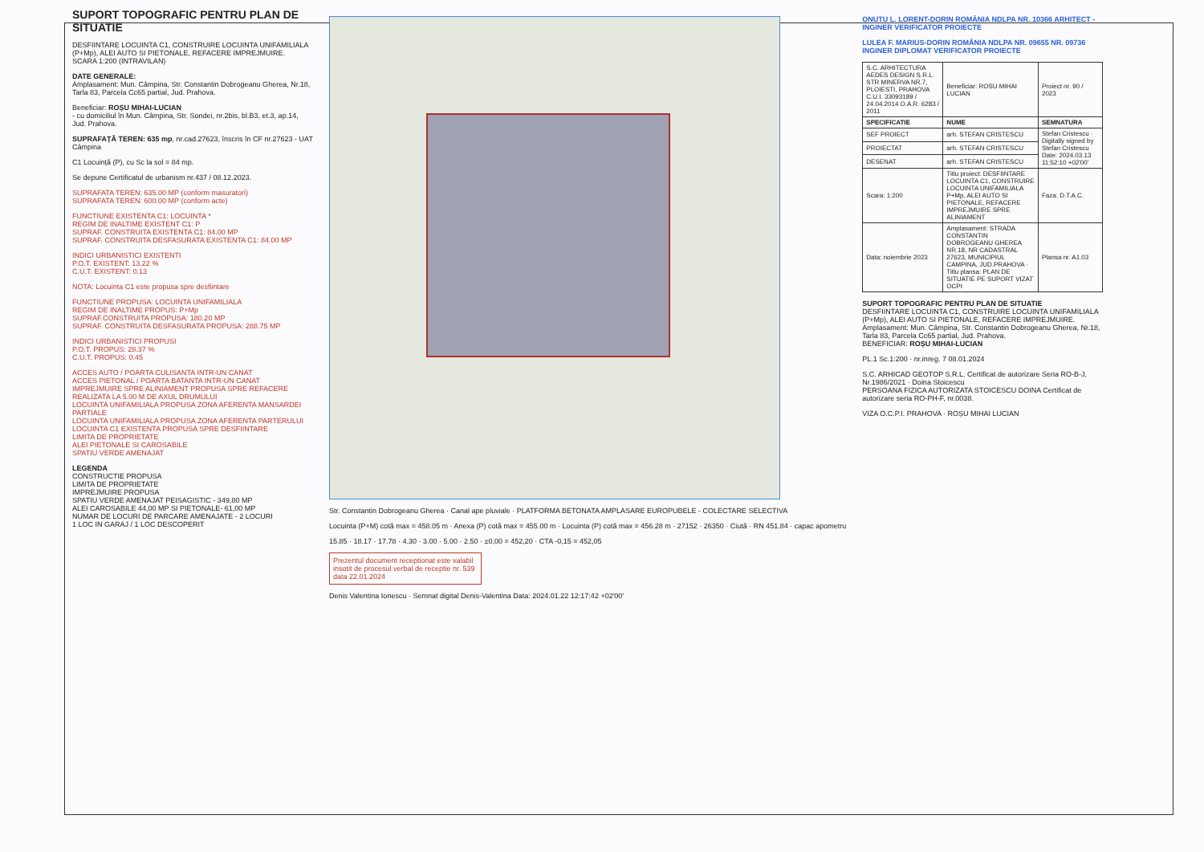SUPORT TOPOGRAFIC PENTRU PLAN DE SITUATIE
DESFIINTARE LOCUINTA C1, CONSTRUIRE LOCUINTA UNIFAMILIALA (P+Mp), ALEI AUTO SI PIETONALE, REFACERE IMPREJMUIRE.
SCARA 1:200 (INTRAVILAN)
DATE GENERALE:
Amplasament: Mun. Câmpina, Str. Constantin Dobrogeanu Gherea, Nr.18, Tarla 83, Parcela Cc65 partial, Jud. Prahova.
Beneficiar: ROȘU MIHAI-LUCIAN
- cu domiciliul în Mun. Câmpina, Str. Sondei, nr.2bis, bl.B3, et.3, ap.14, Jud. Prahova.
SUPRAFAȚĂ TEREN: 635 mp, nr.cad.27623, înscris în CF nr.27623 - UAT Câmpina
C1 Locuință (P), cu Sc la sol = 84 mp.
Se depune Certificatul de urbanism nr.437 / 08.12.2023.
SUPRAFATA TEREN: 635.00 MP (conform masuratori)
SUPRAFATA TEREN: 600.00 MP (conform acte)
FUNCTIUNE EXISTENTA C1: LOCUINTA *
REGIM DE INALTIME EXISTENT C1: P
SUPRAF. CONSTRUITA EXISTENTA C1: 84.00 MP
SUPRAF. CONSTRUITA DESFASURATA EXISTENTA C1: 84.00 MP
INDICI URBANISTICI EXISTENTI
P.O.T. EXISTENT: 13.22 %
C.U.T. EXISTENT: 0.13
NOTA: Locuinta C1 este propusa spre desfiintare
FUNCTIUNE PROPUSA: LOCUINTA UNIFAMILIALA
REGIM DE INALTIME PROPUS: P+Mp
SUPRAF.CONSTRUITA PROPUSA: 180.20 MP
SUPRAF. CONSTRUITA DESFASURATA PROPUSA: 288.75 MP
INDICI URBANISTICI PROPUSI
P.O.T. PROPUS: 28.37 %
C.U.T. PROPUS: 0.45
ACCES AUTO / POARTA CULISANTA INTR-UN CANAT
ACCES PIETONAL / POARTA BATANTA INTR-UN CANAT
IMPREJMUIRE SPRE ALINIAMENT PROPUSA SPRE REFACERE REALIZATA LA 5.00 M DE AXUL DRUMULUI
LOCUINTA UNIFAMILIALA PROPUSA ZONA AFERENTA MANSARDEI PARTIALE
LOCUINTA UNIFAMILIALA PROPUSA ZONA AFERENTA PARTERULUI
LOCUINTA C1 EXISTENTA PROPUSA SPRE DESFIINTARE
LIMITA DE PROPRIETATE
ALEI PIETONALE SI CAROSABILE
SPATIU VERDE AMENAJAT
LEGENDA
CONSTRUCTIE PROPUSA
LIMITA DE PROPRIETATE
IMPREJMUIRE PROPUSA
SPATIU VERDE AMENAJAT PEISAGISTIC - 349,80 MP
ALEI CAROSABILE 44,00 MP SI PIETONALE- 61,00 MP
NUMAR DE LOCURI DE PARCARE AMENAJATE - 2 LOCURI
1 LOC IN GARAJ / 1 LOC DESCOPERIT
Str. Constantin Dobrogeanu Gherea · Canal ape pluviale · PLATFORMA BETONATA AMPLASARE EUROPUBELE - COLECTARE SELECTIVA
Locuinta (P+M) cotă max = 458.05 m · Anexa (P) cotă max = 455.00 m · Locuinta (P) cotă max = 456.28 m · 27152 · 26350 · Ciută · RN 451.84 · capac apometru
15.85 · 18.17 · 17.78 · 4.30 · 3.00 · 5.00 · 2.50 · ±0,00 = 452,20 · CTA -0,15 = 452,05
Prezentul document receptionat este valabil insotit de procesul verbal de receptie nr. 539 data 22.01.2024
Denis Valentina Ionescu · Semnat digital Denis-Valentina Data: 2024.01.22 12:17:42 +02'00'
ONUTU L. LORENT-DORIN ROMÂNIA NDLPA NR. 10366 ARHITECT - INGINER VERIFICATOR PROIECTE
LULEA F. MARIUS-DORIN ROMÂNIA NDLPA NR. 09655 NR. 09736 INGINER DIPLOMAT VERIFICATOR PROIECTE
| S.C. ARHITECTURA AEDES DESIGN S.R.L. STR MINERVA NR.7, PLOIESTI, PRAHOVA C.U.I. 33093189 / 24.04.2014 O.A.R. 6283 / 2011 | Beneficiar: ROSU MIHAI LUCIAN | Proiect nr. 90 / 2023 |
| SPECIFICATIE | NUME | SEMNATURA |
| SEF PROIECT | arh. STEFAN CRISTESCU | Stefan Cristescu · Digitally signed by Stefan Cristescu Date: 2024.03.13 11:52:10 +02'00' |
| PROIECTAT | arh. STEFAN CRISTESCU | |
| DESENAT | arh. STEFAN CRISTESCU | |
| Scara: 1:200 | Titlu proiect: DESFIINTARE LOCUINTA C1, CONSTRUIRE LOCUINTA UNIFAMILIALA P+Mp, ALEI AUTO SI PIETONALE, REFACERE IMPREJMUIRE SPRE ALINIAMENT | Faza: D.T.A.C. |
| Data: noiembrie 2023 | Amplasament: STRADA CONSTANTIN DOBROGEANU GHEREA NR.18, NR CADASTRAL 27623, MUNICIPIUL CAMPINA, JUD.PRAHOVA · Titlu plansa: PLAN DE SITUATIE PE SUPORT VIZAT OCPI | Plansa nr. A1.03 |
SUPORT TOPOGRAFIC PENTRU PLAN DE SITUATIE
DESFIINTARE LOCUINTA C1, CONSTRUIRE LOCUINTA UNIFAMILIALA (P+Mp), ALEI AUTO SI PIETONALE, REFACERE IMPREJMUIRE.
Amplasament: Mun. Câmpina, Str. Constantin Dobrogeanu Gherea, Nr.18, Tarla 83, Parcela Cc65 partial, Jud. Prahova.
BENEFICIAR: ROȘU MIHAI-LUCIAN
PL.1 Sc.1:200 · nr.inreg. 7 08.01.2024
S.C. ARHICAD GEOTOP S.R.L. Certificat de autorizare Seria RO-B-J, Nr.1986/2021 · Doina Stoicescu
PERSOANA FIZICA AUTORIZATA STOICESCU DOINA Certificat de autorizare seria RO-PH-F, nr.0038.
VIZA O.C.P.I. PRAHOVA · ROȘU MIHAI LUCIAN